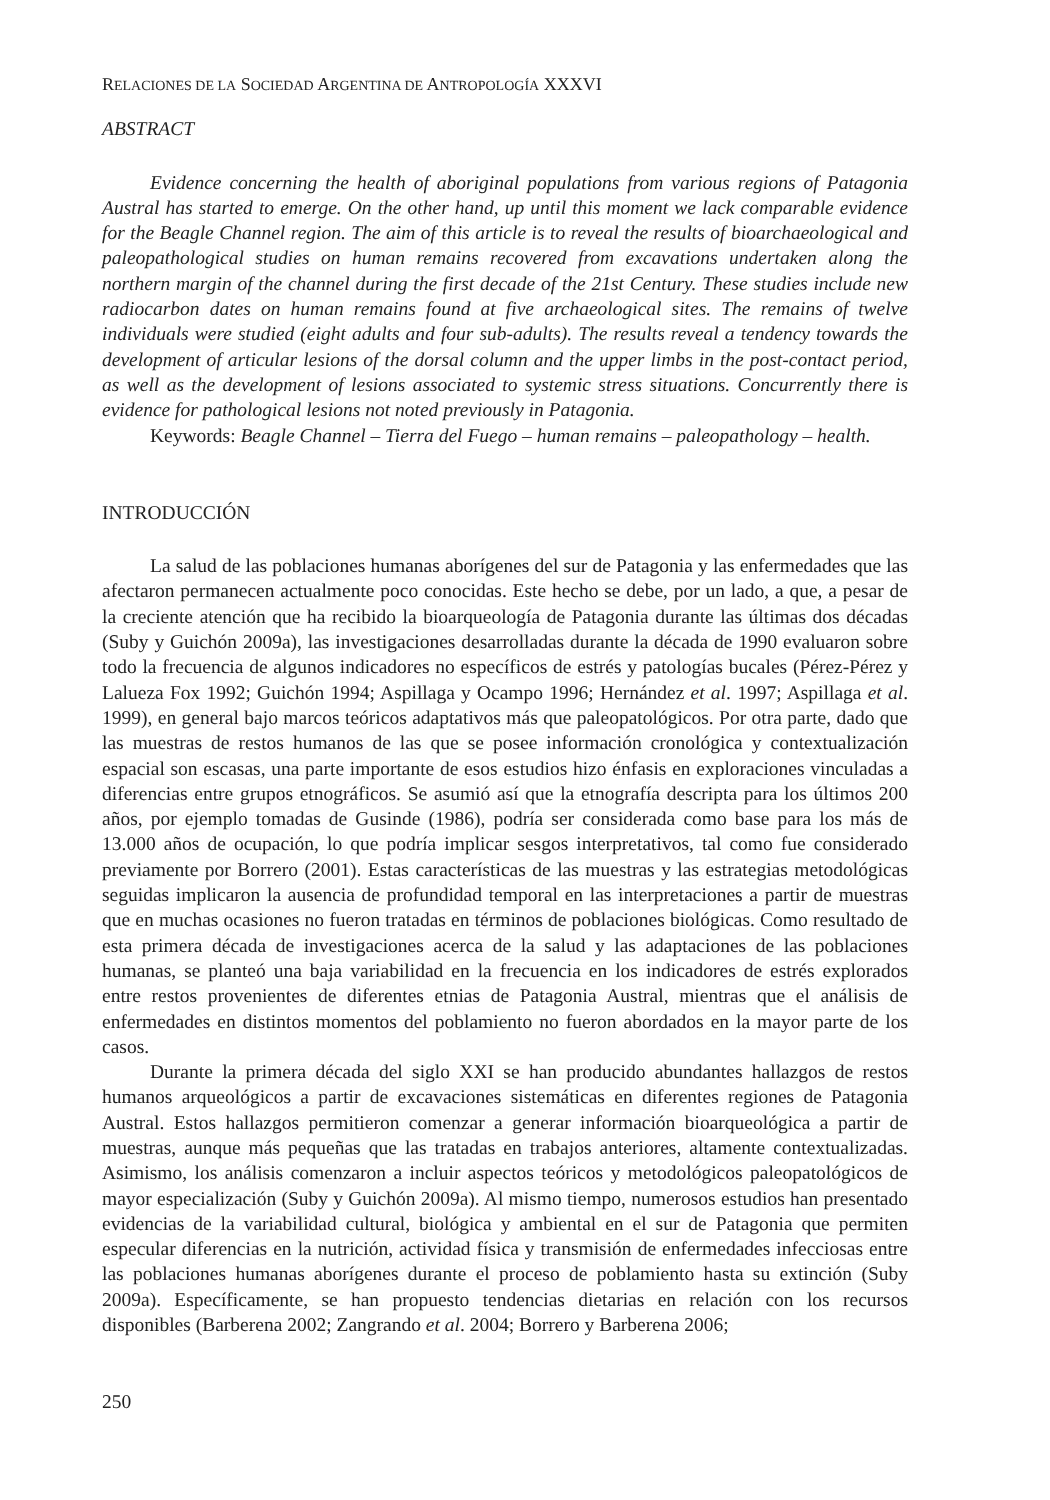RELACIONES DE LA SOCIEDAD ARGENTINA DE ANTROPOLOGÍA XXXVI
ABSTRACT
Evidence concerning the health of aboriginal populations from various regions of Patagonia Austral has started to emerge. On the other hand, up until this moment we lack comparable evidence for the Beagle Channel region. The aim of this article is to reveal the results of bioarchaeological and paleopathological studies on human remains recovered from excavations undertaken along the northern margin of the channel during the first decade of the 21st Century. These studies include new radiocarbon dates on human remains found at five archaeological sites. The remains of twelve individuals were studied (eight adults and four sub-adults). The results reveal a tendency towards the development of articular lesions of the dorsal column and the upper limbs in the post-contact period, as well as the development of lesions associated to systemic stress situations. Concurrently there is evidence for pathological lesions not noted previously in Patagonia.
Keywords: Beagle Channel – Tierra del Fuego – human remains – paleopathology – health.
INTRODUCCIÓN
La salud de las poblaciones humanas aborígenes del sur de Patagonia y las enfermedades que las afectaron permanecen actualmente poco conocidas. Este hecho se debe, por un lado, a que, a pesar de la creciente atención que ha recibido la bioarqueología de Patagonia durante las últimas dos décadas (Suby y Guichón 2009a), las investigaciones desarrolladas durante la década de 1990 evaluaron sobre todo la frecuencia de algunos indicadores no específicos de estrés y patologías bucales (Pérez-Pérez y Lalueza Fox 1992; Guichón 1994; Aspillaga y Ocampo 1996; Hernández et al. 1997; Aspillaga et al. 1999), en general bajo marcos teóricos adaptativos más que paleopatológicos. Por otra parte, dado que las muestras de restos humanos de las que se posee información cronológica y contextualización espacial son escasas, una parte importante de esos estudios hizo énfasis en exploraciones vinculadas a diferencias entre grupos etnográficos. Se asumió así que la etnografía descripta para los últimos 200 años, por ejemplo tomadas de Gusinde (1986), podría ser considerada como base para los más de 13.000 años de ocupación, lo que podría implicar sesgos interpretativos, tal como fue considerado previamente por Borrero (2001). Estas características de las muestras y las estrategias metodológicas seguidas implicaron la ausencia de profundidad temporal en las interpretaciones a partir de muestras que en muchas ocasiones no fueron tratadas en términos de poblaciones biológicas. Como resultado de esta primera década de investigaciones acerca de la salud y las adaptaciones de las poblaciones humanas, se planteó una baja variabilidad en la frecuencia en los indicadores de estrés explorados entre restos provenientes de diferentes etnias de Patagonia Austral, mientras que el análisis de enfermedades en distintos momentos del poblamiento no fueron abordados en la mayor parte de los casos.
Durante la primera década del siglo XXI se han producido abundantes hallazgos de restos humanos arqueológicos a partir de excavaciones sistemáticas en diferentes regiones de Patagonia Austral. Estos hallazgos permitieron comenzar a generar información bioarqueológica a partir de muestras, aunque más pequeñas que las tratadas en trabajos anteriores, altamente contextualizadas. Asimismo, los análisis comenzaron a incluir aspectos teóricos y metodológicos paleopatológicos de mayor especialización (Suby y Guichón 2009a). Al mismo tiempo, numerosos estudios han presentado evidencias de la variabilidad cultural, biológica y ambiental en el sur de Patagonia que permiten especular diferencias en la nutrición, actividad física y transmisión de enfermedades infecciosas entre las poblaciones humanas aborígenes durante el proceso de poblamiento hasta su extinción (Suby 2009a). Específicamente, se han propuesto tendencias dietarias en relación con los recursos disponibles (Barberena 2002; Zangrando et al. 2004; Borrero y Barberena 2006;
250